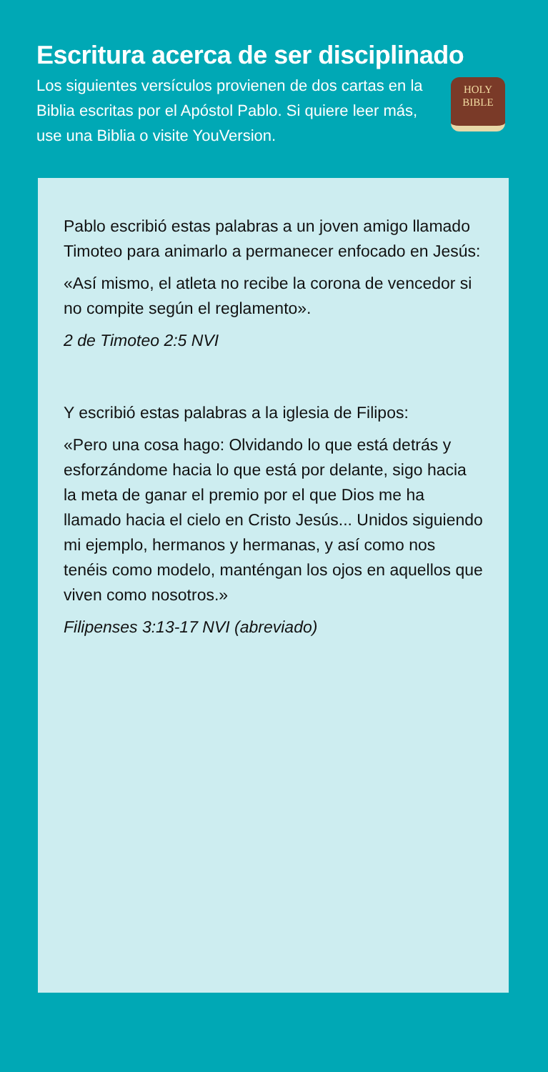Escritura acerca de ser disciplinado
Los siguientes versículos provienen de dos cartas en la Biblia escritas por el Apóstol Pablo. Si quiere leer más, use una Biblia o visite YouVersion.
HOLY
BIBLE
Pablo escribió estas palabras a un joven amigo llamado Timoteo para animarlo a permanecer enfocado en Jesús:
«Así mismo, el atleta no recibe la corona de vencedor si no compite según el reglamento».
2 de Timoteo 2:5 NVI
Y escribió estas palabras a la iglesia de Filipos:
«Pero una cosa hago: Olvidando lo que está detrás y esforzándome hacia lo que está por delante, sigo hacia la meta de ganar el premio por el que Dios me ha llamado hacia el cielo en Cristo Jesús... Unidos siguiendo mi ejemplo, hermanos y hermanas, y así como nos tenéis como modelo, manténgan los ojos en aquellos que viven como nosotros.»
Filipenses 3:13-17 NVI (abreviado)